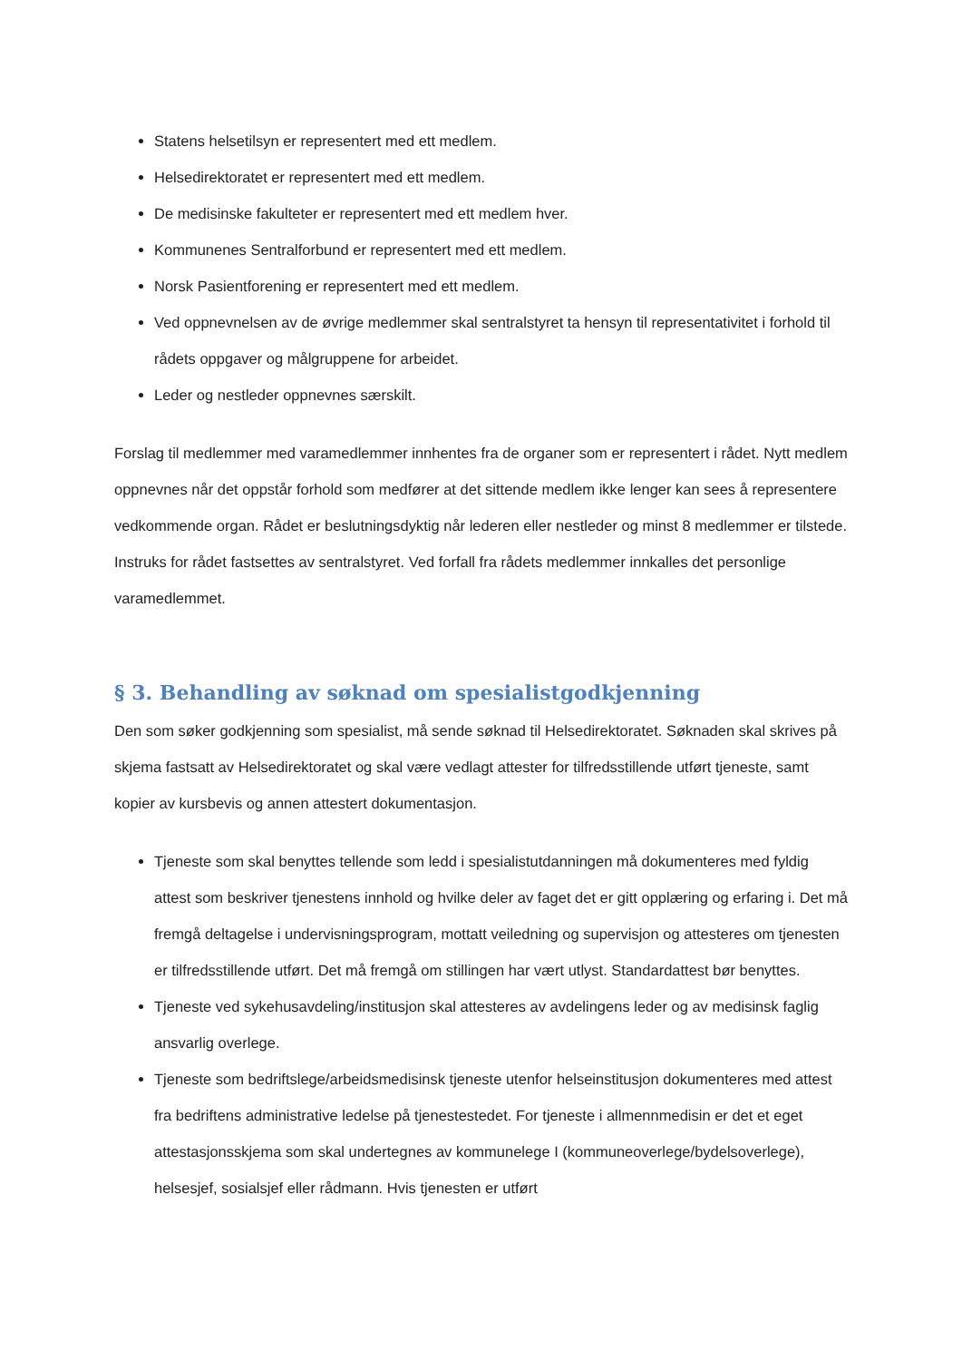Statens helsetilsyn er representert med ett medlem.
Helsedirektoratet er representert med ett medlem.
De medisinske fakulteter er representert med ett medlem hver.
Kommunenes Sentralforbund er representert med ett medlem.
Norsk Pasientforening er representert med ett medlem.
Ved oppnevnelsen av de øvrige medlemmer skal sentralstyret ta hensyn til representativitet i forhold til rådets oppgaver og målgruppene for arbeidet.
Leder og nestleder oppnevnes særskilt.
Forslag til medlemmer med varamedlemmer innhentes fra de organer som er representert i rådet. Nytt medlem oppnevnes når det oppstår forhold som medfører at det sittende medlem ikke lenger kan sees å representere vedkommende organ. Rådet er beslutningsdyktig når lederen eller nestleder og minst 8 medlemmer er tilstede. Instruks for rådet fastsettes av sentralstyret. Ved forfall fra rådets medlemmer innkalles det personlige varamedlemmet.
§ 3. Behandling av søknad om spesialistgodkjenning
Den som søker godkjenning som spesialist, må sende søknad til Helsedirektoratet. Søknaden skal skrives på skjema fastsatt av Helsedirektoratet og skal være vedlagt attester for tilfredsstillende utført tjeneste, samt kopier av kursbevis og annen attestert dokumentasjon.
Tjeneste som skal benyttes tellende som ledd i spesialistutdanningen må dokumenteres med fyldig attest som beskriver tjenestens innhold og hvilke deler av faget det er gitt opplæring og erfaring i. Det må fremgå deltagelse i undervisningsprogram, mottatt veiledning og supervisjon og attesteres om tjenesten er tilfredsstillende utført. Det må fremgå om stillingen har vært utlyst. Standardattest bør benyttes.
Tjeneste ved sykehusavdeling/institusjon skal attesteres av avdelingens leder og av medisinsk faglig ansvarlig overlege.
Tjeneste som bedriftslege/arbeidsmedisinsk tjeneste utenfor helseinstitusjon dokumenteres med attest fra bedriftens administrative ledelse på tjenestestedet. For tjeneste i allmennmedisin er det et eget attestasjonsskjema som skal undertegnes av kommunelege I (kommuneoverlege/bydelsoverlege), helsesjef, sosialsjef eller rådmann. Hvis tjenesten er utført